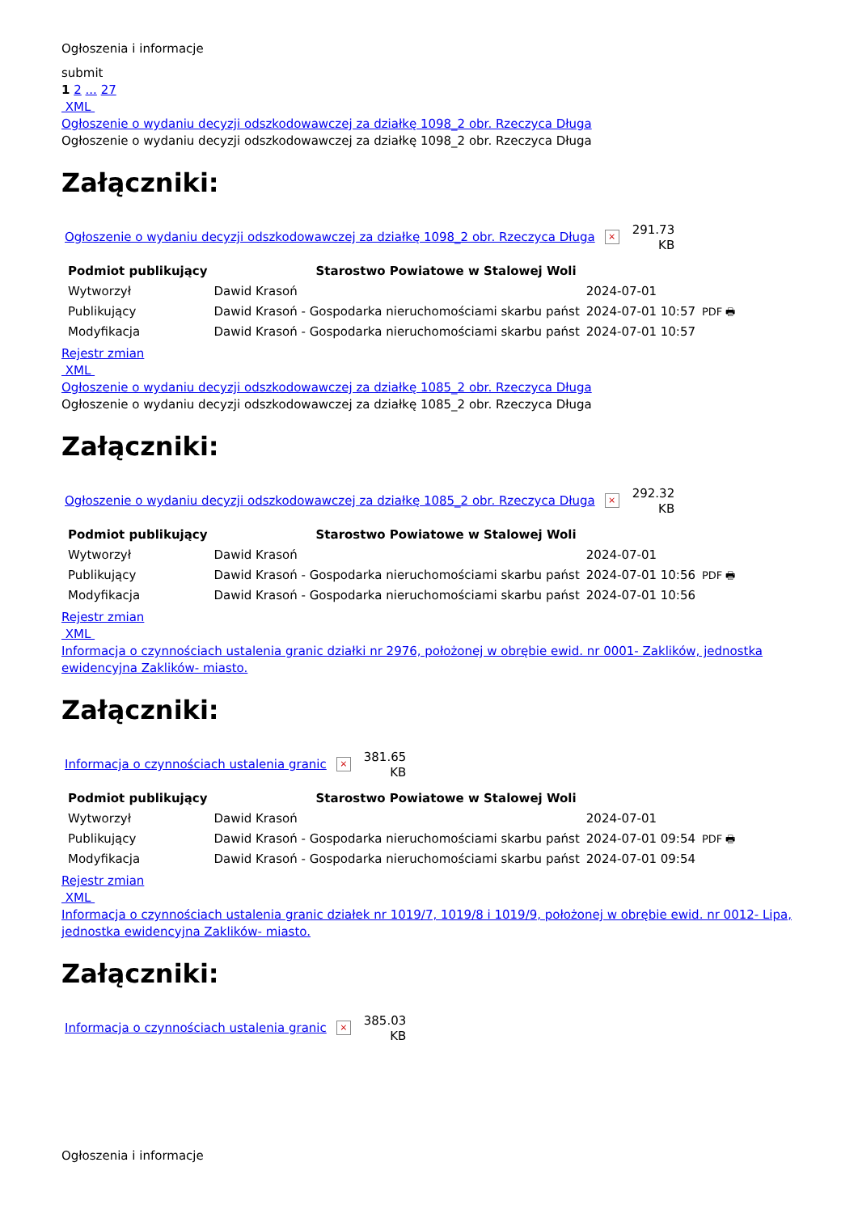Ogłoszenia i informacje
submit
1 2 ... 27
XML
Ogłoszenie o wydaniu decyzji odszkodowawczej za działkę 1098_2 obr. Rzeczyca Długa
Ogłoszenie o wydaniu decyzji odszkodowawczej za działkę 1098_2 obr. Rzeczyca Długa
Załączniki:
Ogłoszenie o wydaniu decyzji odszkodowawczej za działkę 1098_2 obr. Rzeczyca Długa ×
291.73
KB
| Podmiot publikujący | Starostwo Powiatowe w Stalowej Woli | | |
| Wytworzył | Dawid Krasoń | 2024-07-01 | PDF 🖶 |
| Publikujący | Dawid Krasoń - Gospodarka nieruchomościami skarbu państ | 2024-07-01 10:57 | |
| Modyfikacja | Dawid Krasoń - Gospodarka nieruchomościami skarbu państ | 2024-07-01 10:57 | |
Rejestr zmian
XML
Ogłoszenie o wydaniu decyzji odszkodowawczej za działkę 1085_2 obr. Rzeczyca Długa
Ogłoszenie o wydaniu decyzji odszkodowawczej za działkę 1085_2 obr. Rzeczyca Długa
Załączniki:
Ogłoszenie o wydaniu decyzji odszkodowawczej za działkę 1085_2 obr. Rzeczyca Długa ×
292.32
KB
| Podmiot publikujący | Starostwo Powiatowe w Stalowej Woli | | |
| Wytworzył | Dawid Krasoń | 2024-07-01 | PDF 🖶 |
| Publikujący | Dawid Krasoń - Gospodarka nieruchomościami skarbu państ | 2024-07-01 10:56 | |
| Modyfikacja | Dawid Krasoń - Gospodarka nieruchomościami skarbu państ | 2024-07-01 10:56 | |
Rejestr zmian
XML
Informacja o czynnościach ustalenia granic działki nr 2976, położonej w obrębie ewid. nr 0001- Zaklików, jednostka ewidencyjna Zaklików- miasto.
Załączniki:
Informacja o czynnościach ustalenia granic ×
381.65
KB
| Podmiot publikujący | Starostwo Powiatowe w Stalowej Woli | | |
| Wytworzył | Dawid Krasoń | 2024-07-01 | PDF 🖶 |
| Publikujący | Dawid Krasoń - Gospodarka nieruchomościami skarbu państ | 2024-07-01 09:54 | |
| Modyfikacja | Dawid Krasoń - Gospodarka nieruchomościami skarbu państ | 2024-07-01 09:54 | |
Rejestr zmian
XML
Informacja o czynnościach ustalenia granic działek nr 1019/7, 1019/8 i 1019/9, położonej w obrębie ewid. nr 0012- Lipa, jednostka ewidencyjna Zaklików- miasto.
Załączniki:
Informacja o czynnościach ustalenia granic ×
385.03
KB
Ogłoszenia i informacje